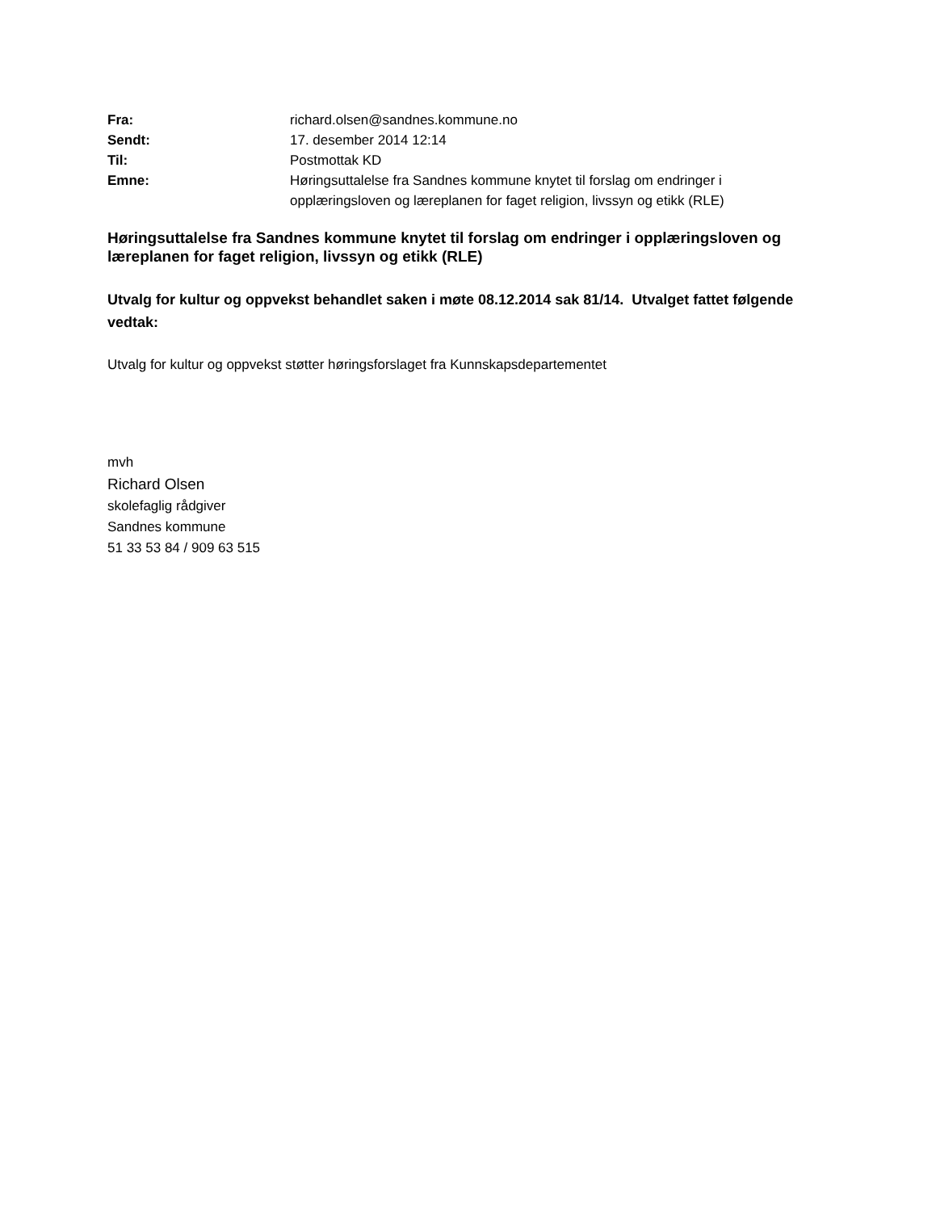| Fra: | richard.olsen@sandnes.kommune.no |
| Sendt: | 17. desember 2014 12:14 |
| Til: | Postmottak KD |
| Emne: | Høringsuttalelse fra Sandnes kommune knytet til forslag om endringer i opplæringsloven og læreplanen for faget religion, livssyn og etikk (RLE) |
Høringsuttalelse fra Sandnes kommune knytet til forslag om endringer i opplæringsloven og læreplanen for faget religion, livssyn og etikk (RLE)
Utvalg for kultur og oppvekst behandlet saken i møte 08.12.2014 sak 81/14. Utvalget fattet følgende vedtak:
Utvalg for kultur og oppvekst støtter høringsforslaget fra Kunnskapsdepartementet
mvh
Richard Olsen
skolefaglig rådgiver
Sandnes kommune
51 33 53 84 / 909 63 515